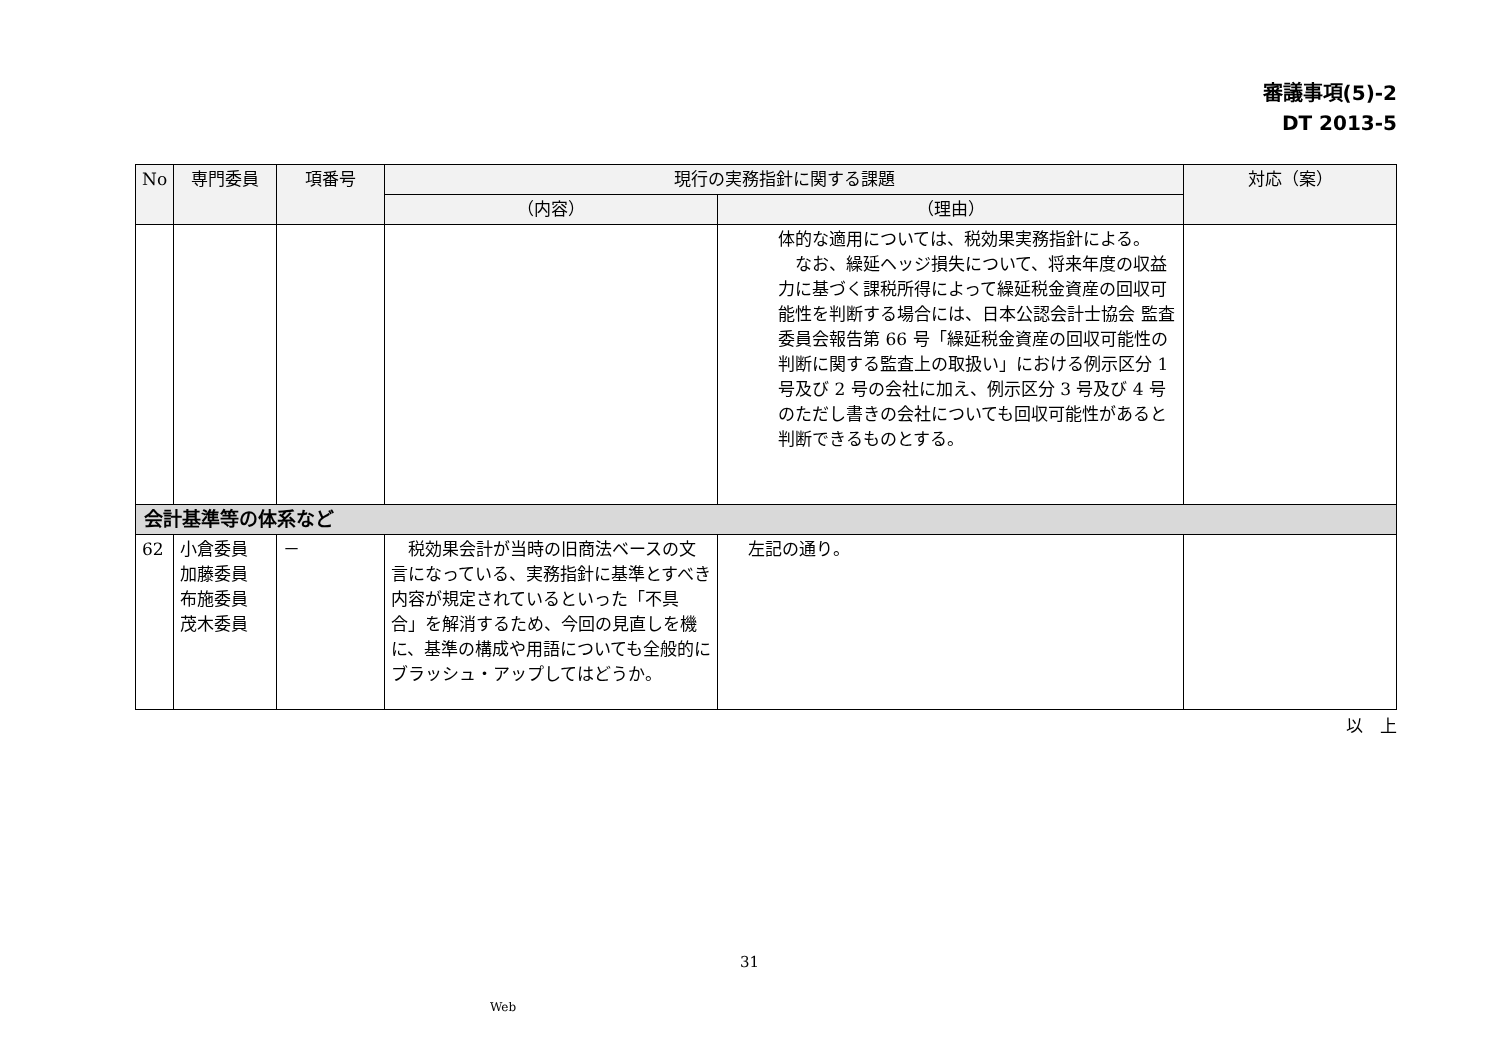審議事項(5)-2
DT 2013-5
| No | 専門委員 | 項番号 | 現行の実務指針に関する課題 | | 対応（案） |
| --- | --- | --- | --- | --- | --- |
| | | | （内容） | （理由） | |
| | | | | 体的な適用については、税効果実務指針による。 なお、繰延ヘッジ損失について、将来年度の収益力に基づく課税所得によって繰延税金資産の回収可能性を判断する場合には、日本公認会計士協会 監査委員会報告第 66 号「繰延税金資産の回収可能性の判断に関する監査上の取扱い」における例示区分 1 号及び 2 号の会社に加え、例示区分 3 号及び 4 号のただし書きの会社についても回収可能性があると判断できるものとする。 | |
| 会計基準等の体系など | | | | | |
| 62 | 小倉委員 加藤委員 布施委員 茂木委員 | － | 税効果会計が当時の旧商法ベースの文言になっている、実務指針に基準とすべき内容が規定されているといった「不具合」を解消するため、今回の見直しを機に、基準の構成や用語についても全般的にブラッシュ・アップしてはどうか。 | 左記の通り。 | |
以　上
31
Web